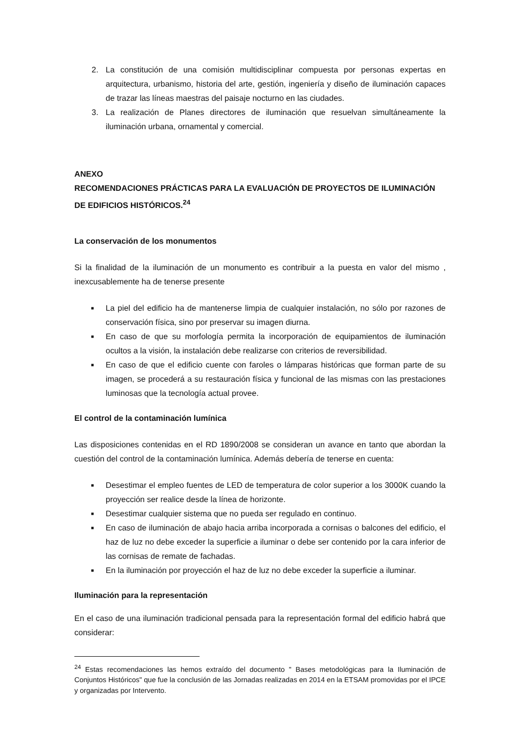2. La constitución de una comisión multidisciplinar compuesta por personas expertas en arquitectura, urbanismo, historia del arte, gestión, ingeniería y diseño de iluminación capaces de trazar las líneas maestras del paisaje nocturno en las ciudades.
3. La realización de Planes directores de iluminación que resuelvan simultáneamente la iluminación urbana, ornamental y comercial.
ANEXO
RECOMENDACIONES PRÁCTICAS PARA LA EVALUACIÓN DE PROYECTOS DE ILUMINACIÓN DE EDIFICIOS HISTÓRICOS.<sup>24</sup>
La conservación de los monumentos
Si la finalidad de la iluminación de un monumento es contribuir a la puesta en valor del mismo , inexcusablemente ha de tenerse presente
■
La piel del edificio ha de mantenerse limpia de cualquier instalación, no sólo por razones de conservación física, sino por preservar su imagen diurna.
■
En caso de que su morfología permita la incorporación de equipamientos de iluminación ocultos a la visión, la instalación debe realizarse con criterios de reversibilidad.
■
En caso de que el edificio cuente con faroles o lámparas históricas que forman parte de su imagen, se procederá a su restauración física y funcional de las mismas con las prestaciones luminosas que la tecnología actual provee.
El control de la contaminación lumínica
Las disposiciones contenidas en el RD 1890/2008 se consideran un avance en tanto que abordan la cuestión del control de la contaminación lumínica. Además debería de tenerse en cuenta:
■
Desestimar el empleo fuentes de LED de temperatura de color superior a los 3000K cuando la proyección ser realice desde la línea de horizonte.
■
Desestimar cualquier sistema que no pueda ser regulado en continuo.
■
En caso de iluminación de abajo hacia arriba incorporada a cornisas o balcones del edificio, el haz de luz no debe exceder la superficie a iluminar o debe ser contenido por la cara inferior de las cornisas de remate de fachadas.
■
En la iluminación por proyección el haz de luz no debe exceder la superficie a iluminar.
Iluminación para la representación
En el caso de una iluminación tradicional pensada para la representación formal del edificio habrá que considerar:
<sup>24</sup> Estas recomendaciones las hemos extraído del documento " Bases metodológicas para la Iluminación de Conjuntos Históricos" que fue la conclusión de las Jornadas realizadas en 2014 en la ETSAM promovidas por el IPCE y organizadas por Intervento.